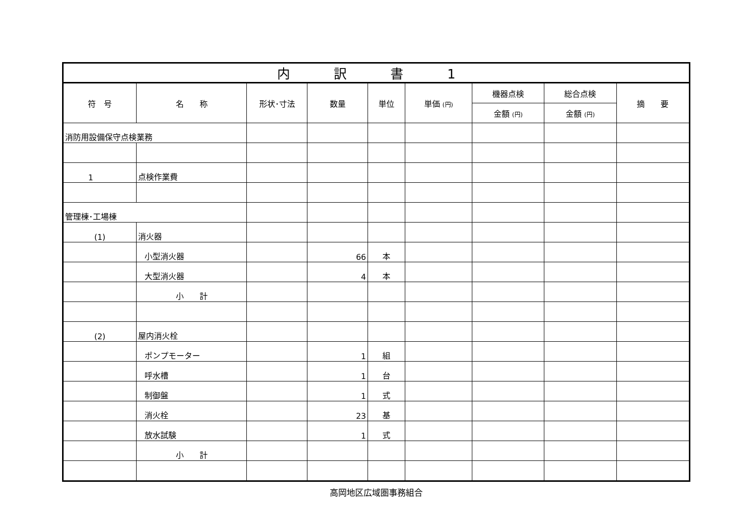| 内 訳 書 1 | | | | | | | | |
| 符 号 | 名 称 | 形状･寸法 | 数量 | 単位 | 単価 (円) | 機器点検 | 総合点検 | 摘 要 |
| | | | | | | 金額 (円) | 金額 (円) | |
| 消防用設備保守点検業務 | | | | | | | | |
| 1 | 点検作業費 | | | | | | | |
| 管理棟･工場棟 | | | | | | | | |
| (1) | 消火器 | | | | | | | |
| | 小型消火器 | | 66 | 本 | | | | |
| | 大型消火器 | | 4 | 本 | | | | |
| | 小 計 | | | | | | | |
| (2) | 屋内消火栓 | | | | | | | |
| | ポンプモーター | | 1 | 組 | | | | |
| | 呼水槽 | | 1 | 台 | | | | |
| | 制御盤 | | 1 | 式 | | | | |
| | 消火栓 | | 23 | 基 | | | | |
| | 放水試験 | | 1 | 式 | | | | |
| | 小 計 | | | | | | | |
高岡地区広域圏事務組合